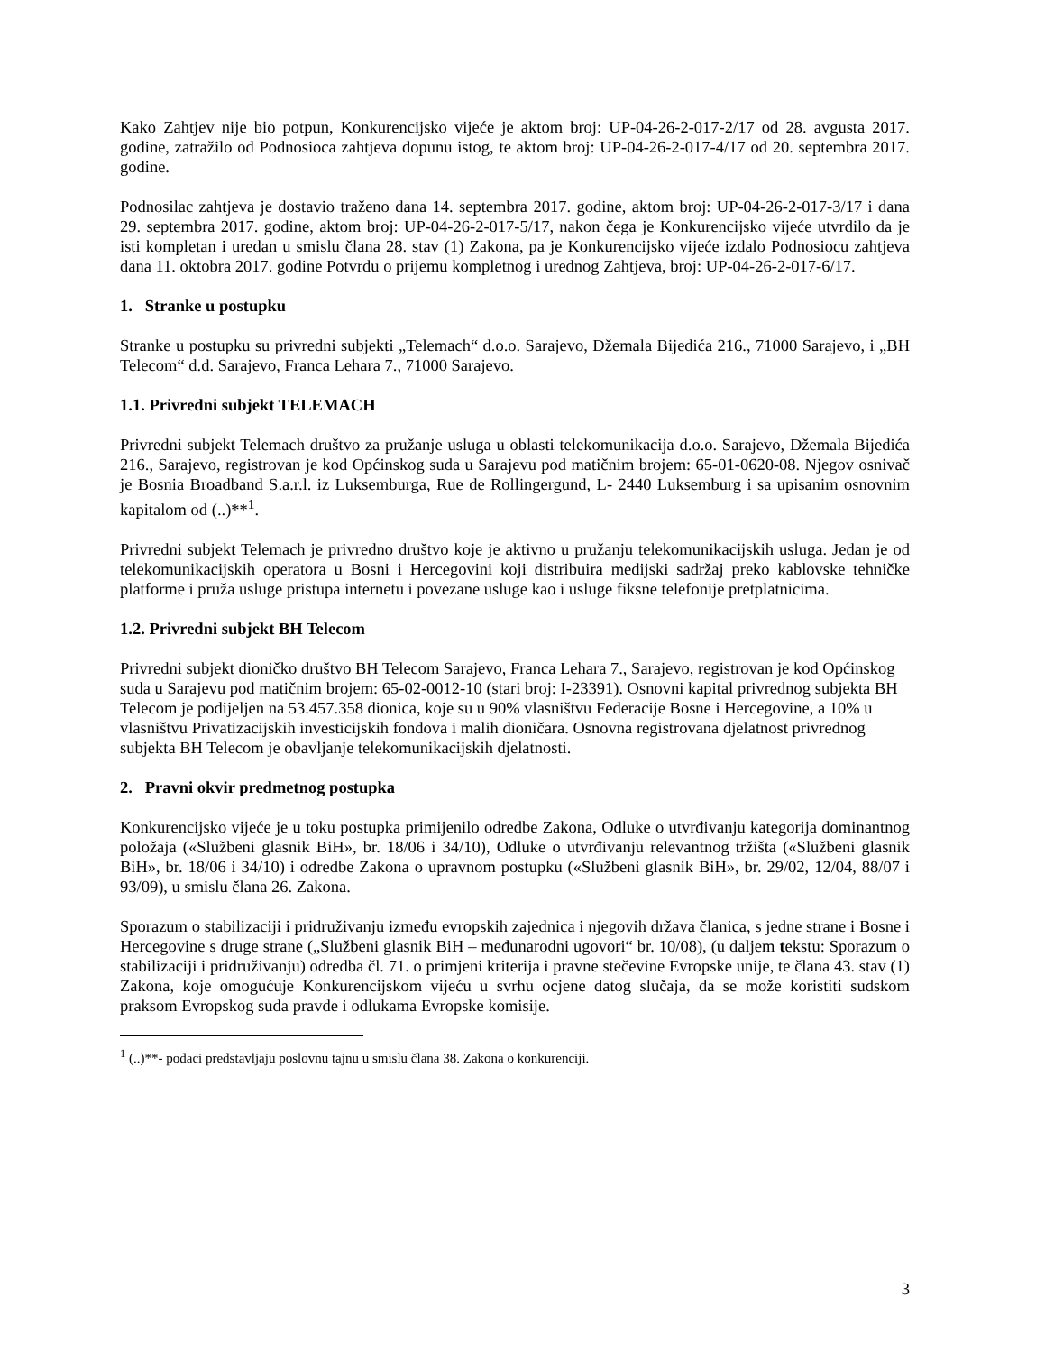Kako Zahtjev nije bio potpun, Konkurencijsko vijeće je aktom broj: UP-04-26-2-017-2/17 od 28. avgusta 2017. godine, zatražilo od Podnosioca zahtjeva dopunu istog, te aktom broj: UP-04-26-2-017-4/17 od 20. septembra 2017. godine.
Podnosilac zahtjeva je dostavio traženo dana 14. septembra 2017. godine, aktom broj: UP-04-26-2-017-3/17 i dana 29. septembra 2017. godine, aktom broj: UP-04-26-2-017-5/17, nakon čega je Konkurencijsko vijeće utvrdilo da je isti kompletan i uredan u smislu člana 28. stav (1) Zakona, pa je Konkurencijsko vijeće izdalo Podnosiocu zahtjeva dana 11. oktobra 2017. godine Potvrdu o prijemu kompletnog i urednog Zahtjeva, broj: UP-04-26-2-017-6/17.
1. Stranke u postupku
Stranke u postupku su privredni subjekti „Telemach“ d.o.o. Sarajevo, Džemala Bijedića 216., 71000 Sarajevo, i „BH Telecom“ d.d. Sarajevo, Franca Lehara 7., 71000 Sarajevo.
1.1. Privredni subjekt TELEMACH
Privredni subjekt Telemach društvo za pružanje usluga u oblasti telekomunikacija d.o.o. Sarajevo, Džemala Bijedića 216., Sarajevo, registrovan je kod Općinskog suda u Sarajevu pod matičnim brojem: 65-01-0620-08. Njegov osnivač je Bosnia Broadband S.a.r.l. iz Luksemburga, Rue de Rollingergund, L- 2440 Luksemburg i sa upisanim osnovnim kapitalom od (..)**<sup>1</sup>.
Privredni subjekt Telemach je privredno društvo koje je aktivno u pružanju telekomunikacijskih usluga. Jedan je od telekomunikacijskih operatora u Bosni i Hercegovini koji distribuira medijski sadržaj preko kablovske tehničke platforme i pruža usluge pristupa internetu i povezane usluge kao i usluge fiksne telefonije pretplatnicima.
1.2. Privredni subjekt BH Telecom
Privredni subjekt dioničko društvo BH Telecom Sarajevo, Franca Lehara 7., Sarajevo, registrovan je kod Općinskog suda u Sarajevu pod matičnim brojem: 65-02-0012-10 (stari broj: I-23391). Osnovni kapital privrednog subjekta BH Telecom je podijeljen na 53.457.358 dionica, koje su u 90% vlasništvu Federacije Bosne i Hercegovine, a 10% u vlasništvu Privatizacijskih investicijskih fondova i malih dioničara. Osnovna registrovana djelatnost privrednog subjekta BH Telecom je obavljanje telekomunikacijskih djelatnosti.
2. Pravni okvir predmetnog postupka
Konkurencijsko vijeće je u toku postupka primijenilo odredbe Zakona, Odluke o utvrđivanju kategorija dominantnog položaja («Službeni glasnik BiH», br. 18/06 i 34/10), Odluke o utvrđivanju relevantnog tržišta («Službeni glasnik BiH», br. 18/06 i 34/10) i odredbe Zakona o upravnom postupku («Službeni glasnik BiH», br. 29/02, 12/04, 88/07 i 93/09), u smislu člana 26. Zakona.
Sporazum o stabilizaciji i pridruživanju između evropskih zajednica i njegovih država članica, s jedne strane i Bosne i Hercegovine s druge strane („Službeni glasnik BiH – međunarodni ugovori“ br. 10/08), (u daljem tekstu: Sporazum o stabilizaciji i pridruživanju) odredba čl. 71. o primjeni kriterija i pravne stečevine Evropske unije, te člana 43. stav (1) Zakona, koje omogućuje Konkurencijskom vijeću u svrhu ocjene datog slučaja, da se može koristiti sudskom praksom Evropskog suda pravde i odlukama Evropske komisije.
<sup>1</sup> (..)**- podaci predstavljaju poslovnu tajnu u smislu člana 38. Zakona o konkurenciji.
3